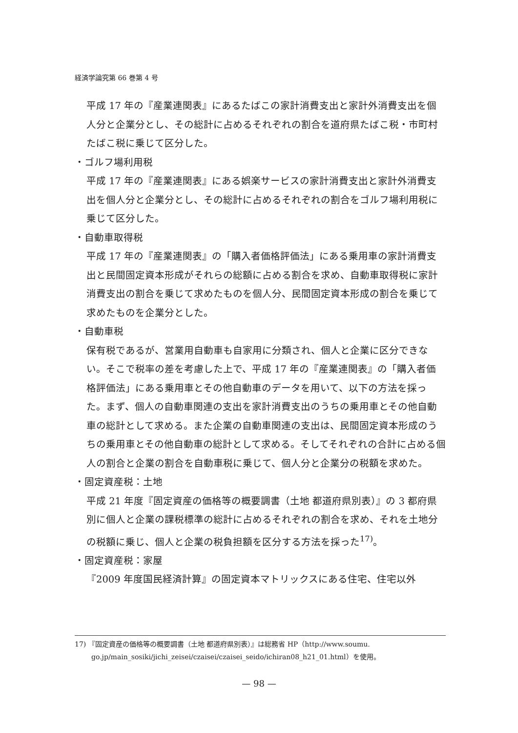経済学論究第 66 巻第 4 号
平成 17 年の『産業連関表』にあるたばこの家計消費支出と家計外消費支出を個人分と企業分とし、その総計に占めるそれぞれの割合を道府県たばこ税・市町村たばこ税に乗じて区分した。
・ゴルフ場利用税
平成 17 年の『産業連関表』にある娯楽サービスの家計消費支出と家計外消費支出を個人分と企業分とし、その総計に占めるそれぞれの割合をゴルフ場利用税に乗じて区分した。
・自動車取得税
平成 17 年の『産業連関表』の「購入者価格評価法」にある乗用車の家計消費支出と民間固定資本形成がそれらの総額に占める割合を求め、自動車取得税に家計消費支出の割合を乗じて求めたものを個人分、民間固定資本形成の割合を乗じて求めたものを企業分とした。
・自動車税
保有税であるが、営業用自動車も自家用に分類され、個人と企業に区分できない。そこで税率の差を考慮した上で、平成 17 年の『産業連関表』の「購入者価格評価法」にある乗用車とその他自動車のデータを用いて、以下の方法を採った。まず、個人の自動車関連の支出を家計消費支出のうちの乗用車とその他自動車の総計として求める。また企業の自動車関連の支出は、民間固定資本形成のうちの乗用車とその他自動車の総計として求める。そしてそれぞれの合計に占める個人の割合と企業の割合を自動車税に乗じて、個人分と企業分の税額を求めた。
・固定資産税：土地
平成 21 年度『固定資産の価格等の概要調書（土地 都道府県別表）』の 3 都府県別に個人と企業の課税標準の総計に占めるそれぞれの割合を求め、それを土地分の税額に乗じ、個人と企業の税負担額を区分する方法を採った<sup>17)</sup>。
・固定資産税：家屋
『2009 年度国民経済計算』の固定資本マトリックスにある住宅、住宅以外
17) 『固定資産の価格等の概要調書（土地 都道府県別表）』は総務省 HP（http://www.soumu.
go.jp/main_sosiki/jichi_zeisei/czaisei/czaisei_seido/ichiran08_h21_01.html）を使用。
— 98 —